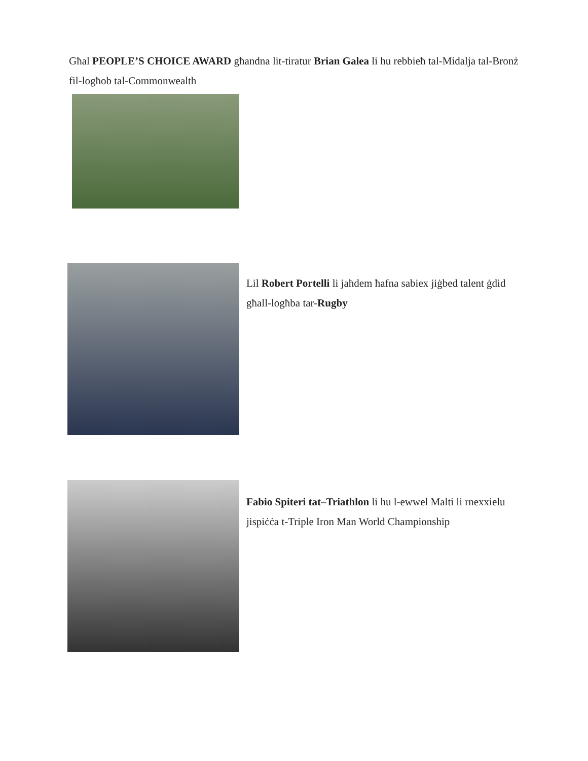Għal PEOPLE’S CHOICE AWARD għandna lit-tiratur Brian Galea li hu rebbieħ tal-Midalja tal-Bronż fil-logħob tal-Commonwealth
Lil Robert Portelli li jaħdem ħafna sabiex jiġbed talent ġdid għall-logħba tar-Rugby
Fabio Spiteri tat–Triathlon li hu l-ewwel Malti li rnexxielu jispiċċa t-Triple Iron Man World Championship